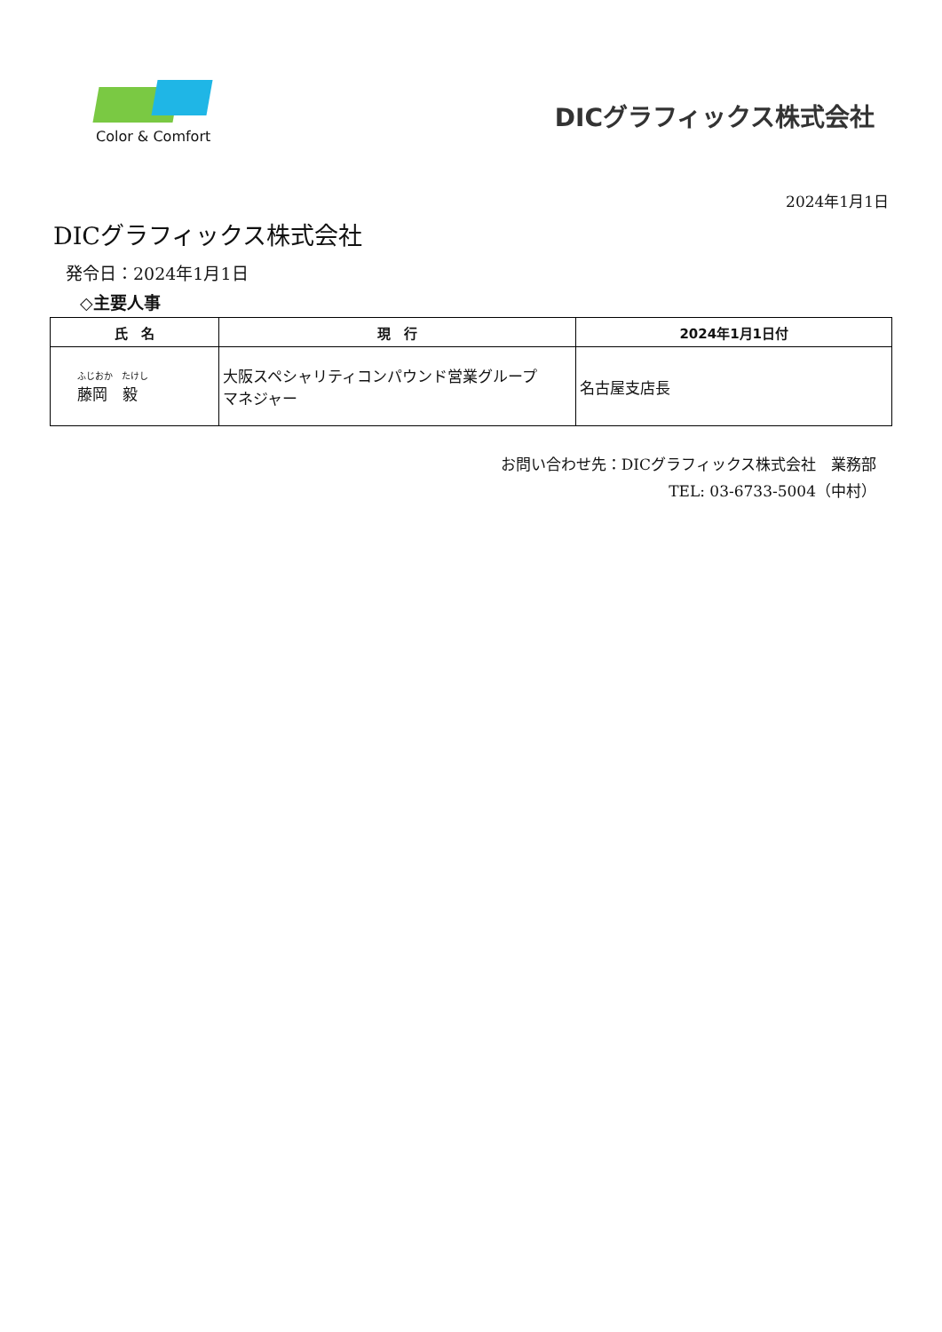Color & Comfort
DICグラフィックス株式会社
2024年1月1日
DICグラフィックス株式会社
発令日：2024年1月1日
◇主要人事
| 氏 名 | 現 行 | 2024年1月1日付 |
| --- | --- | --- |
| ふじおか たけし 藤岡 毅 | 大阪スペシャリティコンパウンド営業グループ マネジャー | 名古屋支店長 |
お問い合わせ先：DICグラフィックス株式会社　業務部
TEL: 03-6733-5004（中村）